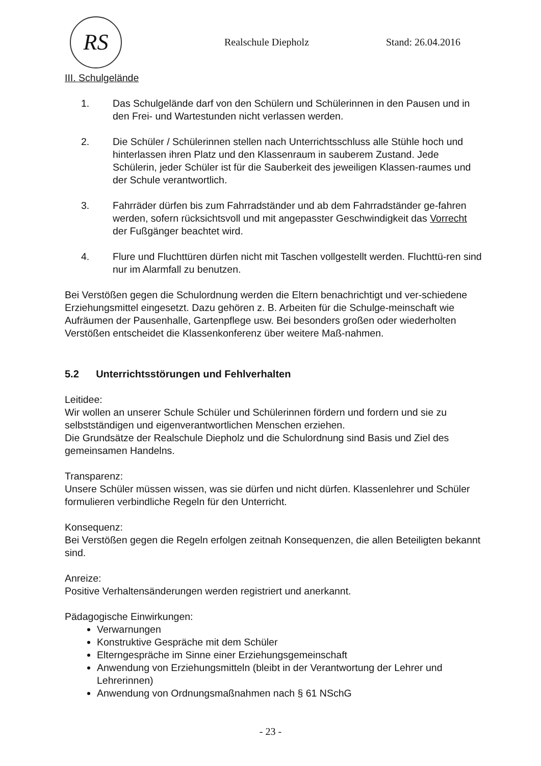RS Realschule Diepholz Stand: 26.04.2016
III. Schulgelände
1. Das Schulgelände darf von den Schülern und Schülerinnen in den Pausen und in den Frei- und Wartestunden nicht verlassen werden.
2. Die Schüler / Schülerinnen stellen nach Unterrichtsschluss alle Stühle hoch und hinterlassen ihren Platz und den Klassenraum in sauberem Zustand. Jede Schülerin, jeder Schüler ist für die Sauberkeit des jeweiligen Klassen-raumes und der Schule verantwortlich.
3. Fahrräder dürfen bis zum Fahrradständer und ab dem Fahrradständer ge-fahren werden, sofern rücksichtsvoll und mit angepasster Geschwindigkeit das Vorrecht der Fußgänger beachtet wird.
4. Flure und Fluchttüren dürfen nicht mit Taschen vollgestellt werden. Fluchttü-ren sind nur im Alarmfall zu benutzen.
Bei Verstößen gegen die Schulordnung werden die Eltern benachrichtigt und ver-schiedene Erziehungsmittel eingesetzt. Dazu gehören z. B. Arbeiten für die Schulge-meinschaft wie Aufräumen der Pausenhalle, Gartenpflege usw. Bei besonders großen oder wiederholten Verstößen entscheidet die Klassenkonferenz über weitere Maß-nahmen.
5.2 Unterrichtsstörungen und Fehlverhalten
Leitidee:
Wir wollen an unserer Schule Schüler und Schülerinnen fördern und fordern und sie zu selbstständigen und eigenverantwortlichen Menschen erziehen.
Die Grundsätze der Realschule Diepholz und die Schulordnung sind Basis und Ziel des gemeinsamen Handelns.
Transparenz:
Unsere Schüler müssen wissen, was sie dürfen und nicht dürfen. Klassenlehrer und Schüler formulieren verbindliche Regeln für den Unterricht.
Konsequenz:
Bei Verstößen gegen die Regeln erfolgen zeitnah Konsequenzen, die allen Beteiligten bekannt sind.
Anreize:
Positive Verhaltensänderungen werden registriert und anerkannt.
Pädagogische Einwirkungen:
Verwarnungen
Konstruktive Gespräche mit dem Schüler
Elterngespräche im Sinne einer Erziehungsgemeinschaft
Anwendung von Erziehungsmitteln (bleibt in der Verantwortung der Lehrer und Lehrerinnen)
Anwendung von Ordnungsmaßnahmen nach § 61 NSchG
- 23 -